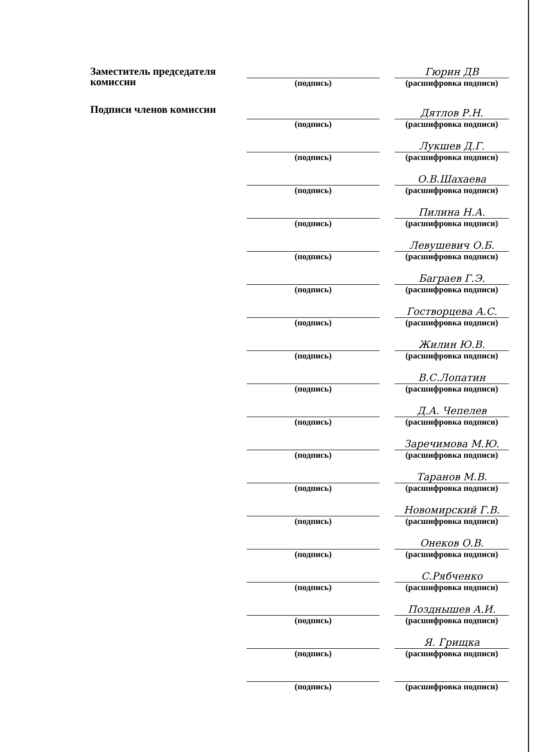Заместитель председателя комиссии
(подпись)
Гюрин ДВ
(расшифровка подписи)
Подписи членов комиссии
(подпись)
Дятлов Р.Н.
(расшифровка подписи)
(подпись)
Лукшев Д.Г.
(расшифровка подписи)
(подпись)
О.В.Шахаева
(расшифровка подписи)
(подпись)
Пилина Н.А.
(расшифровка подписи)
(подпись)
Левушевич О.Б.
(расшифровка подписи)
(подпись)
Баграев Г.Э.
(расшифровка подписи)
(подпись)
Гостворцева А.С.
(расшифровка подписи)
(подпись)
Жилин Ю.В.
(расшифровка подписи)
(подпись)
В.С.Лопатин
(расшифровка подписи)
(подпись)
Д.А. Чепелев
(расшифровка подписи)
(подпись)
Заречимова М.Ю.
(расшифровка подписи)
(подпись)
Таранов М.В.
(расшифровка подписи)
(подпись)
Новомирский Г.В.
(расшифровка подписи)
(подпись)
Онеков О.В.
(расшифровка подписи)
(подпись)
С.Рябченко
(расшифровка подписи)
(подпись)
Позднышев А.И.
(расшифровка подписи)
(подпись)
Я. Грищка
(расшифровка подписи)
(подпись)
(расшифровка подписи)